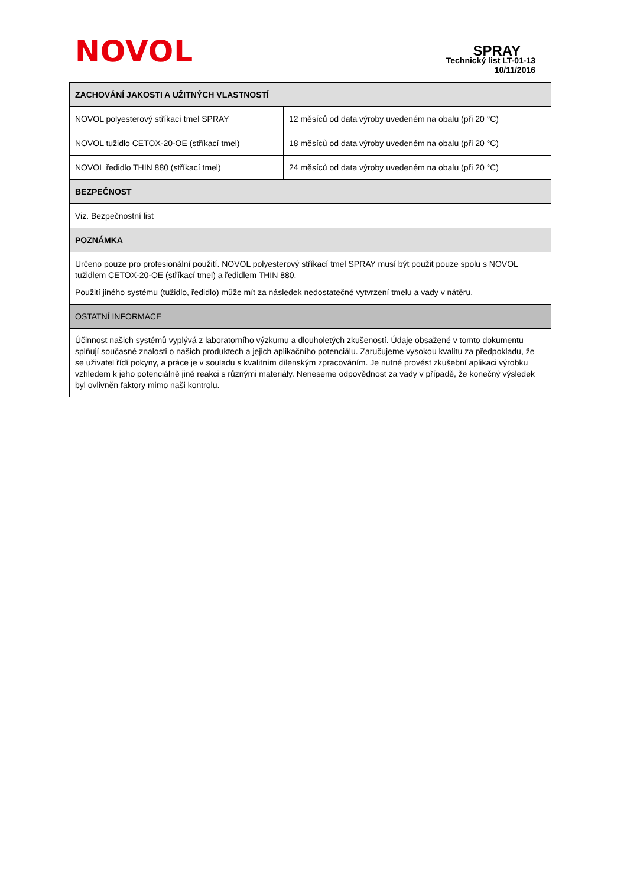NOVOL
SPRAY
Technický list LT-01-13
10/11/2016
| ZACHOVÁNÍ JAKOSTI A UŽITNÝCH VLASTNOSTÍ | |
| --- | --- |
| NOVOL polyesterový stříkací tmel SPRAY | 12 měsíců od data výroby uvedeném na obalu (při 20 °C) |
| NOVOL tužidlo CETOX-20-OE (stříkací tmel) | 18 měsíců od data výroby uvedeném na obalu (při 20 °C) |
| NOVOL ředidlo THIN 880 (stříkací tmel) | 24 měsíců od data výroby uvedeném na obalu (při 20 °C) |
| BEZPEČNOST | |
| Viz. Bezpečnostní list | |
| POZNÁMKA | |
| Určeno pouze pro profesionální použití. NOVOL polyesterový stříkací tmel SPRAY musí být použit pouze spolu s NOVOL tužidlem CETOX-20-OE (stříkací tmel) a ředidlem THIN 880. Použití jiného systému (tužidlo, ředidlo) může mít za následek nedostatečné vytvrzení tmelu a vady v nátěru. | |
| OSTATNÍ INFORMACE | |
| Účinnost našich systémů vyplývá z laboratorního výzkumu a dlouholetých zkušeností. Údaje obsažené v tomto dokumentu splňují současné znalosti o našich produktech a jejich aplikačního potenciálu. Zaručujeme vysokou kvalitu za předpokladu, že se uživatel řídí pokyny, a práce je v souladu s kvalitním dílenským zpracováním. Je nutné provést zkušební aplikaci výrobku vzhledem k jeho potenciálně jiné reakci s různými materiály. Neneseme odpovědnost za vady v případě, že konečný výsledek byl ovlivněn faktory mimo naši kontrolu. | |